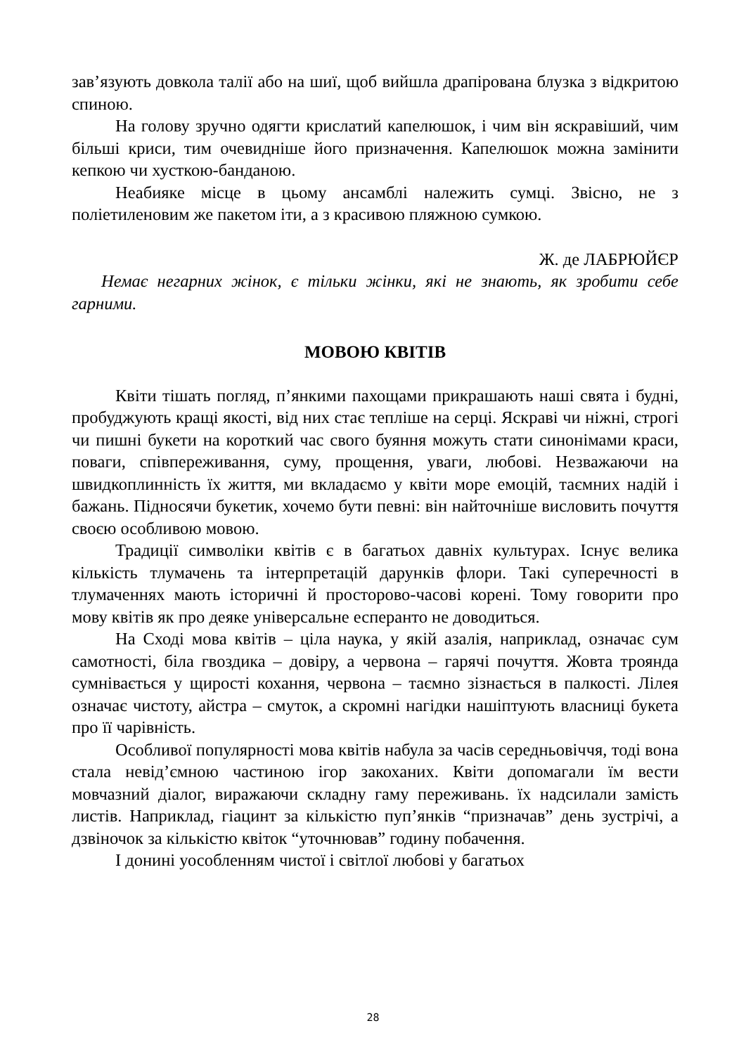зав’язують довкола талії або на шиї, щоб вийшла драпірована блузка з відкритою спиною.
На голову зручно одягти крислатий капелюшок, і чим він яскравіший, чим більші криси, тим очевидніше його призначення. Капелюшок можна замінити кепкою чи хусткою-банданою.
Неабияке місце в цьому ансамблі належить сумці. Звісно, не з поліетиленовим же пакетом іти, а з красивою пляжною сумкою.
Ж. де ЛАБРЮЙЄР
Немає негарних жінок, є тільки жінки, які не знають, як зробити себе гарними.
МОВОЮ КВІТІВ
Квіти тішать погляд, п’янкими пахощами прикрашають наші свята і будні, пробуджують кращі якості, від них стає тепліше на серці. Яскраві чи ніжні, строгі чи пишні букети на короткий час свого буяння можуть стати синонімами краси, поваги, співпереживання, суму, прощення, уваги, любові. Незважаючи на швидкоплинність їх життя, ми вкладаємо у квіти море емоцій, таємних надій і бажань. Підносячи букетик, хочемо бути певні: він найточніше висловить почуття своєю особливою мовою.
Традиції символіки квітів є в багатьох давніх культурах. Існує велика кількість тлумачень та інтерпретацій дарунків флори. Такі суперечності в тлумаченнях мають історичні й просторово-часові корені. Тому говорити про мову квітів як про деяке універсальне есперанто не доводиться.
На Сході мова квітів – ціла наука, у якій азалія, наприклад, означає сум самотності, біла гвоздика – довіру, а червона – гарячі почуття. Жовта троянда сумнівається у щирості кохання, червона – таємно зізнається в палкості. Лілея означає чистоту, айстра – смуток, а скромні нагідки нашіптують власниці букета про її чарівність.
Особливої популярності мова квітів набула за часів середньовіччя, тоді вона стала невід’ємною частиною ігор закоханих. Квіти допомагали їм вести мовчазний діалог, виражаючи складну гаму переживань. їх надсилали замість листів. Наприклад, гіацинт за кількістю пуп’янків “призначав” день зустрічі, а дзвіночок за кількістю квіток “уточнював” годину побачення.
І донині уособленням чистої і світлої любові у багатьох
28